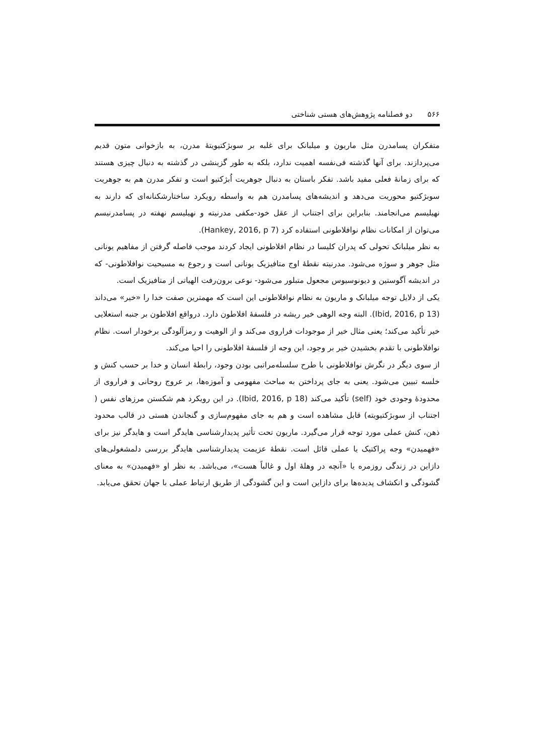۵۶۶ دو فصلنامه پژوهش‌های هستی شناختی
متفکران پسامدرن مثل ماریون و میلبانک برای غلبه بر سوبژکتیویتهٔ مدرن، به بازخوانی متون قدیم می‌پردازند. برای آنها گذشته فی‌نفسه اهمیت ندارد، بلکه به طور گزینشی در گذشته به دنبال چیزی هستند که برای زمانهٔ فعلی مفید باشد. تفکر باستان به دنبال جوهریت اُبژکتیو است و تفکر مدرن هم به جوهریت سوبژکتیو محوریت می‌دهد و اندیشه‌های پسامدرن هم به واسطه رویکرد ساختارشکنانه‌ای که دارند به نهیلیسم می‌انجامند. بنابراین برای اجتناب از عقل خود-مکفی مدرنیته و نهیلیسم نهفته در پسامدرنیسم می‌توان از امکانات نظام نوافلاطونی استفاده کرد (Hankey, 2016, p 7).
به نظر میلبانک تحولی که پدران کلیسا در نظام افلاطونی ایجاد کردند موجب فاصله گرفتن از مفاهیم یونانی مثل جوهر و سوژه می‌شود. مدرنیته نقطهٔ اوج متافیزیک یونانی است و رجوع به مسیحیت نوافلاطونی- که در اندیشه آگوستین و دیونوسیوس مجعول متبلور می‌شود- نوعی برون‌رفت الهیاتی از متافیزیک است.
یکی از دلایل توجه میلبانک و ماریون به نظام نوافلاطونی این است که مهمترین صفت خدا را «خیر» می‌داند (Ibid, 2016, p 13). البته وجه الوهی خیر ریشه در فلسفهٔ افلاطون دارد. درواقع افلاطون بر جنبه استعلایی خیر تأکید می‌کند؛ یعنی مثال خیر از موجودات فراروی می‌کند و از الوهیت و رمزآلودگی برخودار است. نظام نوافلاطونی با تقدم بخشیدن خیر بر وجود، این وجه از فلسفهٔ افلاطونی را احیا می‌کند.
از سوی دیگر در نگرش نوافلاطونی با طرح سلسله‌مراتبی بودن وجود، رابطهٔ انسان و خدا بر حسب کنش و خلسه تبیین می‌شود. یعنی به جای پرداختن به مباحث مفهومی و آموزه‌ها، بر عروج روحانی و فراروی از محدودهٔ وجودی خود (self) تأکید می‌کند (Ibid, 2016, p 18). در این رویکرد هم شکستن مرزهای نفس ( اجتناب از سوبژکتیویته) قابل مشاهده است و هم به جای مفهوم‌سازی و گنجاندن هستی در قالب محدود ذهن، کنش عملی مورد توجه قرار می‌گیرد. ماریون تحت تأثیر پدیدارشناسی هایدگر است و هایدگر نیز برای «فهمیدن» وجه پراکتیک یا عملی قائل است. نقطهٔ عزیمت پدیدارشناسی هایدگر بررسی دلمشغولی‌های دازاین در زندگی روزمره یا «آنچه در وهلهٔ اول و غالباً هست»، می‌باشد. به نظر او «فهمیدن» به معنای گشودگی و انکشاف پدیده‌ها برای دازاین است و این گشودگی از طریق ارتباط عملی با جهان تحقق می‌یابد.